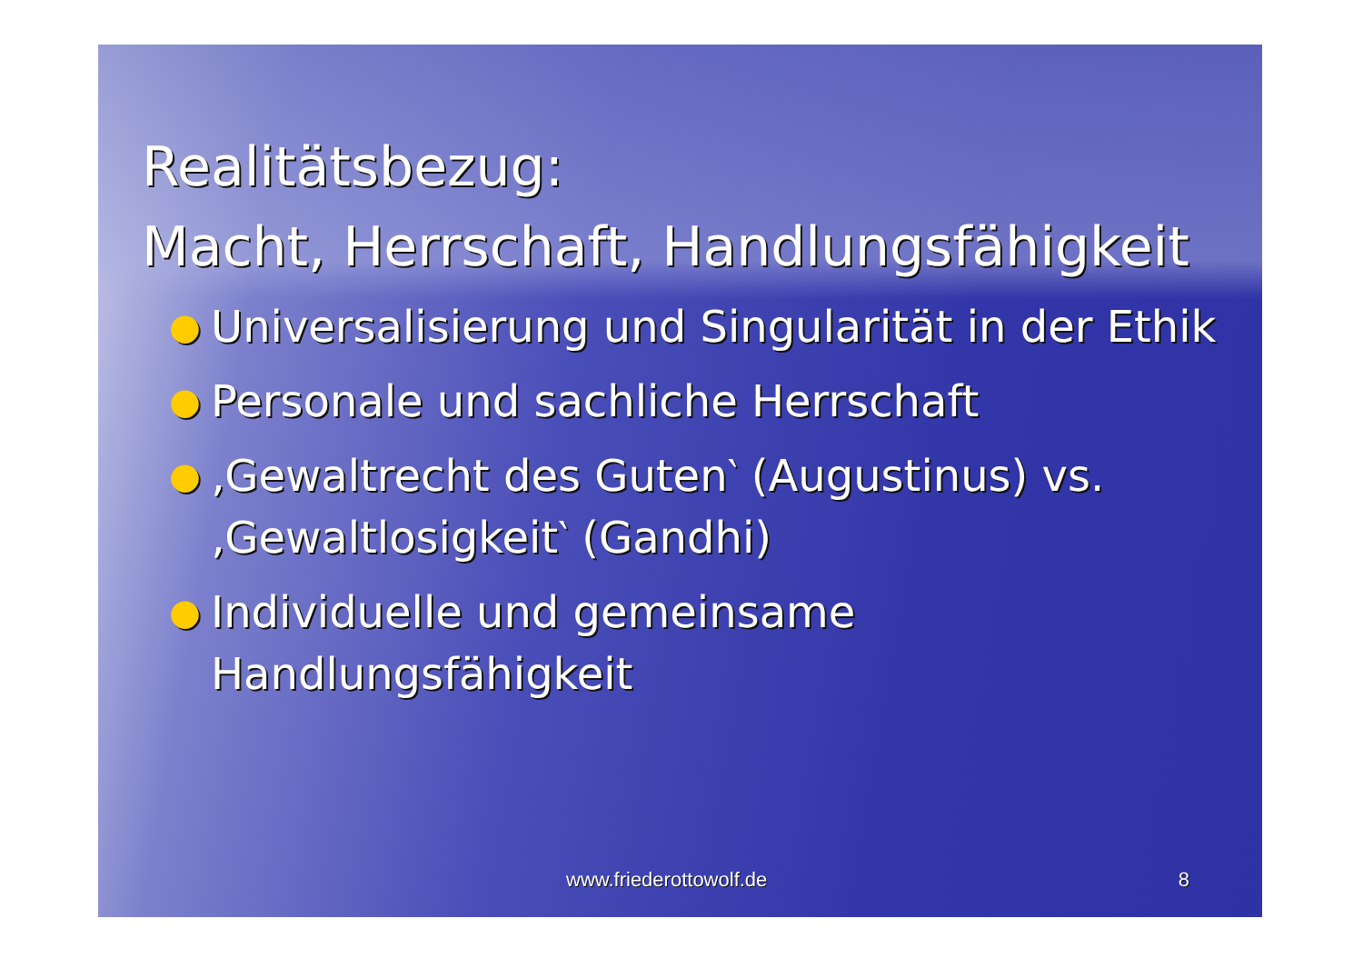Realitätsbezug:
Macht, Herrschaft, Handlungsfähigkeit
● Universalisierung und Singularität in der Ethik
● Personale und sachliche Herrschaft
● ‚Gewaltrecht des Guten‵ (Augustinus) vs. ‚Gewaltlosigkeit‵ (Gandhi)
● Individuelle und gemeinsame Handlungsfähigkeit
www.friederottowolf.de 8